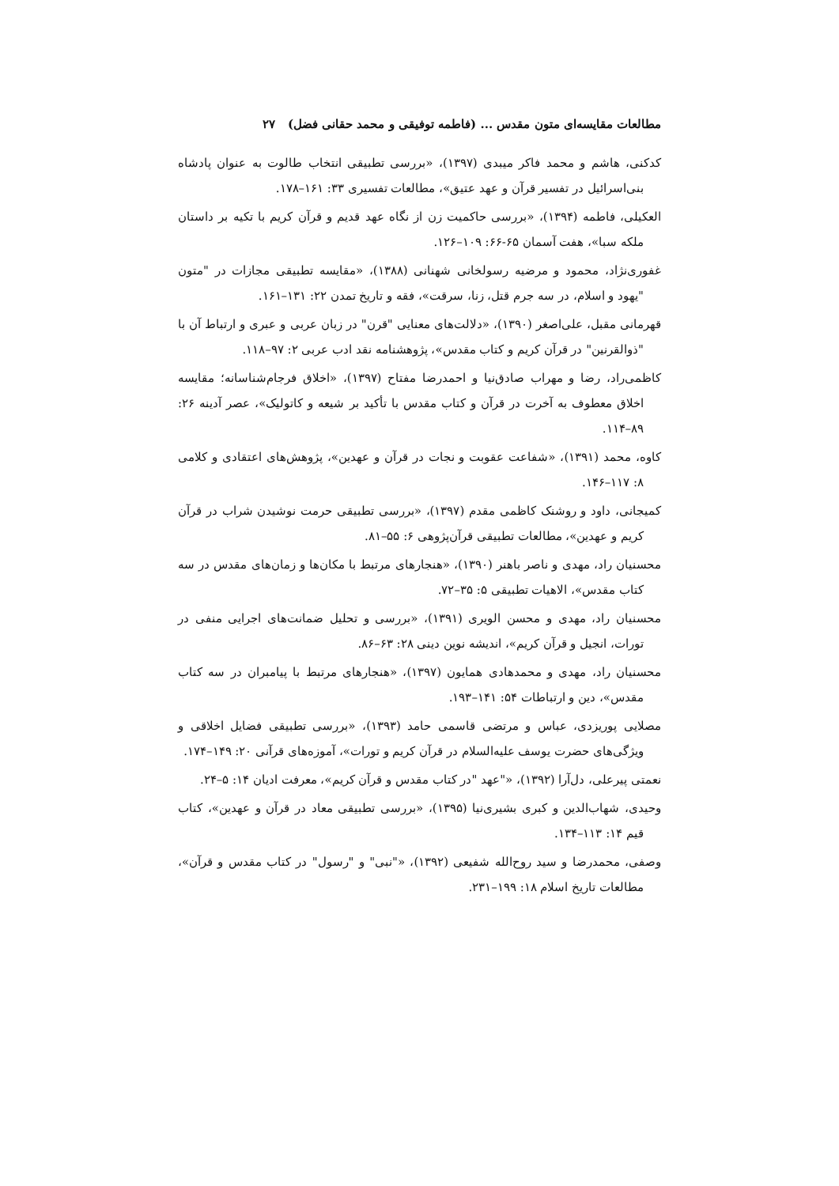مطالعات مقایسه‌ای متون مقدس ... (فاطمه توفیقی و محمد حقانی فضل) ۲۷
کدکنی، هاشم و محمد فاکر میبدی (۱۳۹۷)، «بررسی تطبیقی انتخاب طالوت به عنوان پادشاه بنی‌اسرائیل در تفسیر قرآن و عهد عتیق»، مطالعات تفسیری ۳۳: ۱۶۱–۱۷۸.
العکیلی، فاطمه (۱۳۹۴)، «بررسی حاکمیت زن از نگاه عهد قدیم و قرآن کریم با تکیه بر داستان ملکه سبا»، هفت آسمان ۶۵-۶۶: ۱۰۹–۱۲۶.
غفوری‌نژاد، محمود و مرضیه رسولخانی شهنانی (۱۳۸۸)، «مقایسه تطبیقی مجازات در "متون "یهود و اسلام، در سه جرم قتل، زنا، سرقت»، فقه و تاریخ تمدن ۲۲: ۱۳۱–۱۶۱.
قهرمانی مقبل، علی‌اصغر (۱۳۹۰)، «دلالت‌های معنایی "قرن" در زبان عربی و عبری و ارتباط آن با "ذوالقرنین" در قرآن کریم و کتاب مقدس»، پژوهشنامه نقد ادب عربی ۲: ۹۷–۱۱۸.
کاظمی‌راد، رضا و مهراب صادق‌نیا و احمدرضا مفتاح (۱۳۹۷)، «اخلاق فرجام‌شناسانه؛ مقایسه اخلاق معطوف به آخرت در قرآن و کتاب مقدس با تأکید بر شیعه و کاتولیک»، عصر آدینه ۲۶: ۸۹–۱۱۴.
کاوه، محمد (۱۳۹۱)، «شفاعت عقوبت و نجات در قرآن و عهدین»، پژوهش‌های اعتقادی و کلامی ۸: ۱۱۷–۱۴۶.
کمیجانی، داود و روشنک کاظمی مقدم (۱۳۹۷)، «بررسی تطبیقی حرمت نوشیدن شراب در قرآن کریم و عهدین»، مطالعات تطبیقی قرآن‌پژوهی ۶: ۵۵–۸۱.
محسنیان راد، مهدی و ناصر باهنر (۱۳۹۰)، «هنجارهای مرتبط با مکان‌ها و زمان‌های مقدس در سه کتاب مقدس»، الاهیات تطبیقی ۵: ۳۵–۷۲.
محسنیان راد، مهدی و محسن الویری (۱۳۹۱)، «بررسی و تحلیل ضمانت‌های اجرایی منفی در تورات، انجیل و قرآن کریم»، اندیشه نوین دینی ۲۸: ۶۳–۸۶.
محسنیان راد، مهدی و محمدهادی همایون (۱۳۹۷)، «هنجارهای مرتبط با پیامبران در سه کتاب مقدس»، دین و ارتباطات ۵۴: ۱۴۱–۱۹۳.
مصلایی پوریزدی، عباس و مرتضی قاسمی حامد (۱۳۹۳)، «بررسی تطبیقی فضایل اخلاقی و ویژگی‌های حضرت یوسف علیه‌السلام در قرآن کریم و تورات»، آموزه‌های قرآنی ۲۰: ۱۴۹–۱۷۴.
نعمتی پیرعلی، دل‌آرا (۱۳۹۲)، «"عهد "در کتاب مقدس و قرآن کریم»، معرفت ادیان ۱۴: ۵–۲۴.
وحیدی، شهاب‌الدین و کبری بشیری‌نیا (۱۳۹۵)، «بررسی تطبیقی معاد در قرآن و عهدین»، کتاب قیم ۱۴: ۱۱۳–۱۳۴.
وصفی، محمدرضا و سید روح‌الله شفیعی (۱۳۹۲)، «"نبی" و "رسول" در کتاب مقدس و قرآن»، مطالعات تاریخ اسلام ۱۸: ۱۹۹–۲۳۱.